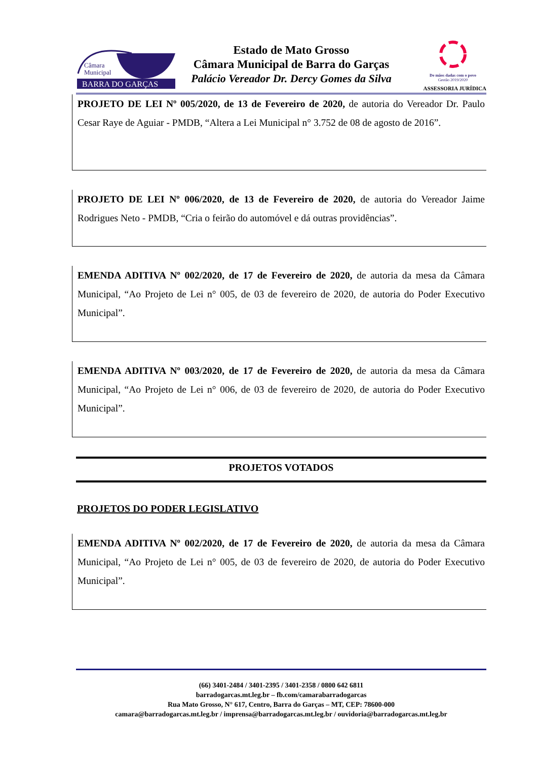Câmara
Municipal
BARRA DO GARÇAS
Estado de Mato Grosso
Câmara Municipal de Barra do Garças
Palácio Vereador Dr. Dercy Gomes da Silva
De mãos dadas com o povo
Gestão 2019/2020
ASSESSORIA JURÍDICA
PROJETO DE LEI Nº 005/2020, de 13 de Fevereiro de 2020, de autoria do Vereador Dr. Paulo Cesar Raye de Aguiar - PMDB, “Altera a Lei Municipal n° 3.752 de 08 de agosto de 2016”.
PROJETO DE LEI Nº 006/2020, de 13 de Fevereiro de 2020, de autoria do Vereador Jaime Rodrigues Neto - PMDB, “Cria o feirão do automóvel e dá outras providências”.
EMENDA ADITIVA Nº 002/2020, de 17 de Fevereiro de 2020, de autoria da mesa da Câmara Municipal, “Ao Projeto de Lei n° 005, de 03 de fevereiro de 2020, de autoria do Poder Executivo Municipal”.
EMENDA ADITIVA Nº 003/2020, de 17 de Fevereiro de 2020, de autoria da mesa da Câmara Municipal, “Ao Projeto de Lei n° 006, de 03 de fevereiro de 2020, de autoria do Poder Executivo Municipal”.
PROJETOS VOTADOS
PROJETOS DO PODER LEGISLATIVO
EMENDA ADITIVA Nº 002/2020, de 17 de Fevereiro de 2020, de autoria da mesa da Câmara Municipal, “Ao Projeto de Lei n° 005, de 03 de fevereiro de 2020, de autoria do Poder Executivo Municipal”.
(66) 3401-2484 / 3401-2395 / 3401-2358 / 0800 642 6811
barradogarcas.mt.leg.br – fb.com/camarabarradogarcas
Rua Mato Grosso, N° 617, Centro, Barra do Garças – MT, CEP: 78600-000
camara@barradogarcas.mt.leg.br / imprensa@barradogarcas.mt.leg.br / ouvidoria@barradogarcas.mt.leg.br